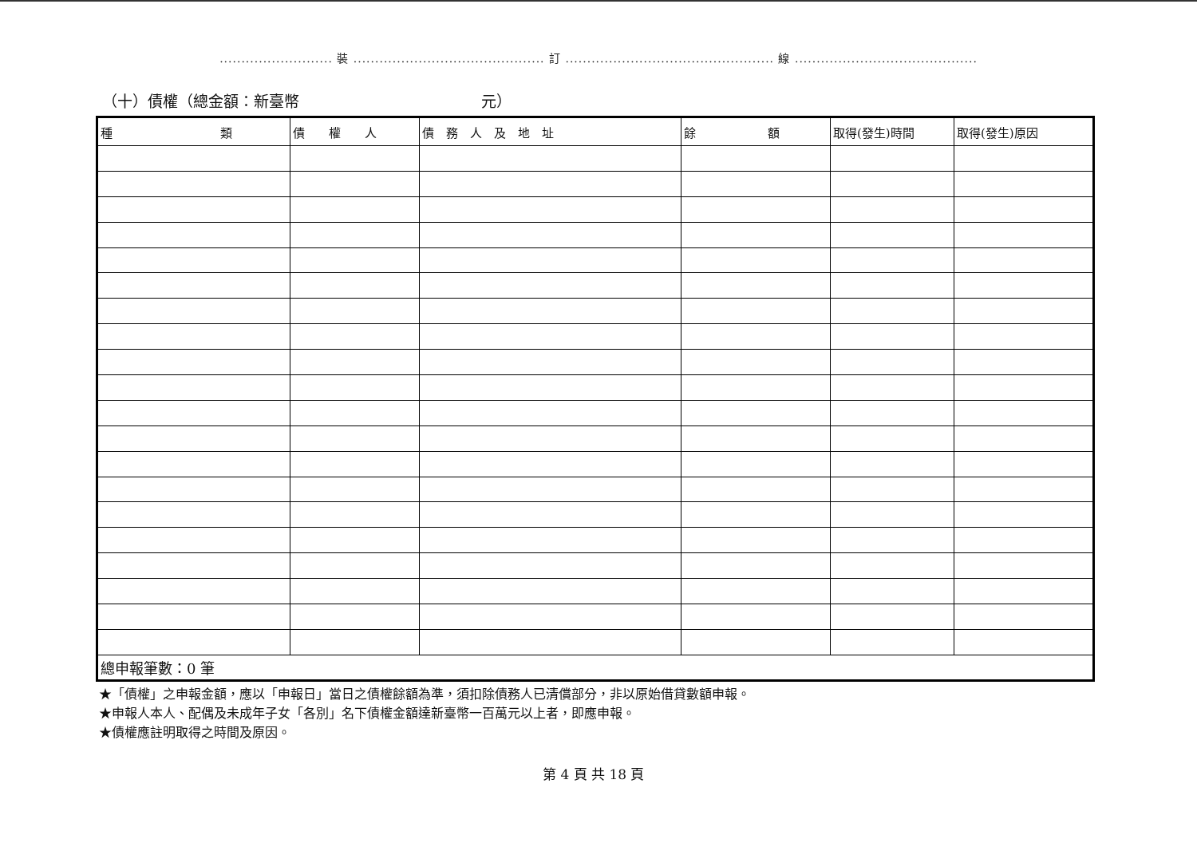.......................... 裝 ............................................ 訂 ................................................ 線 ..........................................
（十）債權（總金額：新臺幣　　　　　　　　　　　　元）
| 種 類 | 債 權 人 | 債 務 人 及 地 址 | 餘 額 | 取得(發生)時間 | 取得(發生)原因 |
| --- | --- | --- | --- | --- | --- |
| 總申報筆數：0 筆 | | | | | |
★「債權」之申報金額，應以「申報日」當日之債權餘額為準，須扣除債務人已清償部分，非以原始借貸數額申報。
★申報人本人、配偶及未成年子女「各別」名下債權金額達新臺幣一百萬元以上者，即應申報。
★債權應註明取得之時間及原因。
第 4 頁 共 18 頁